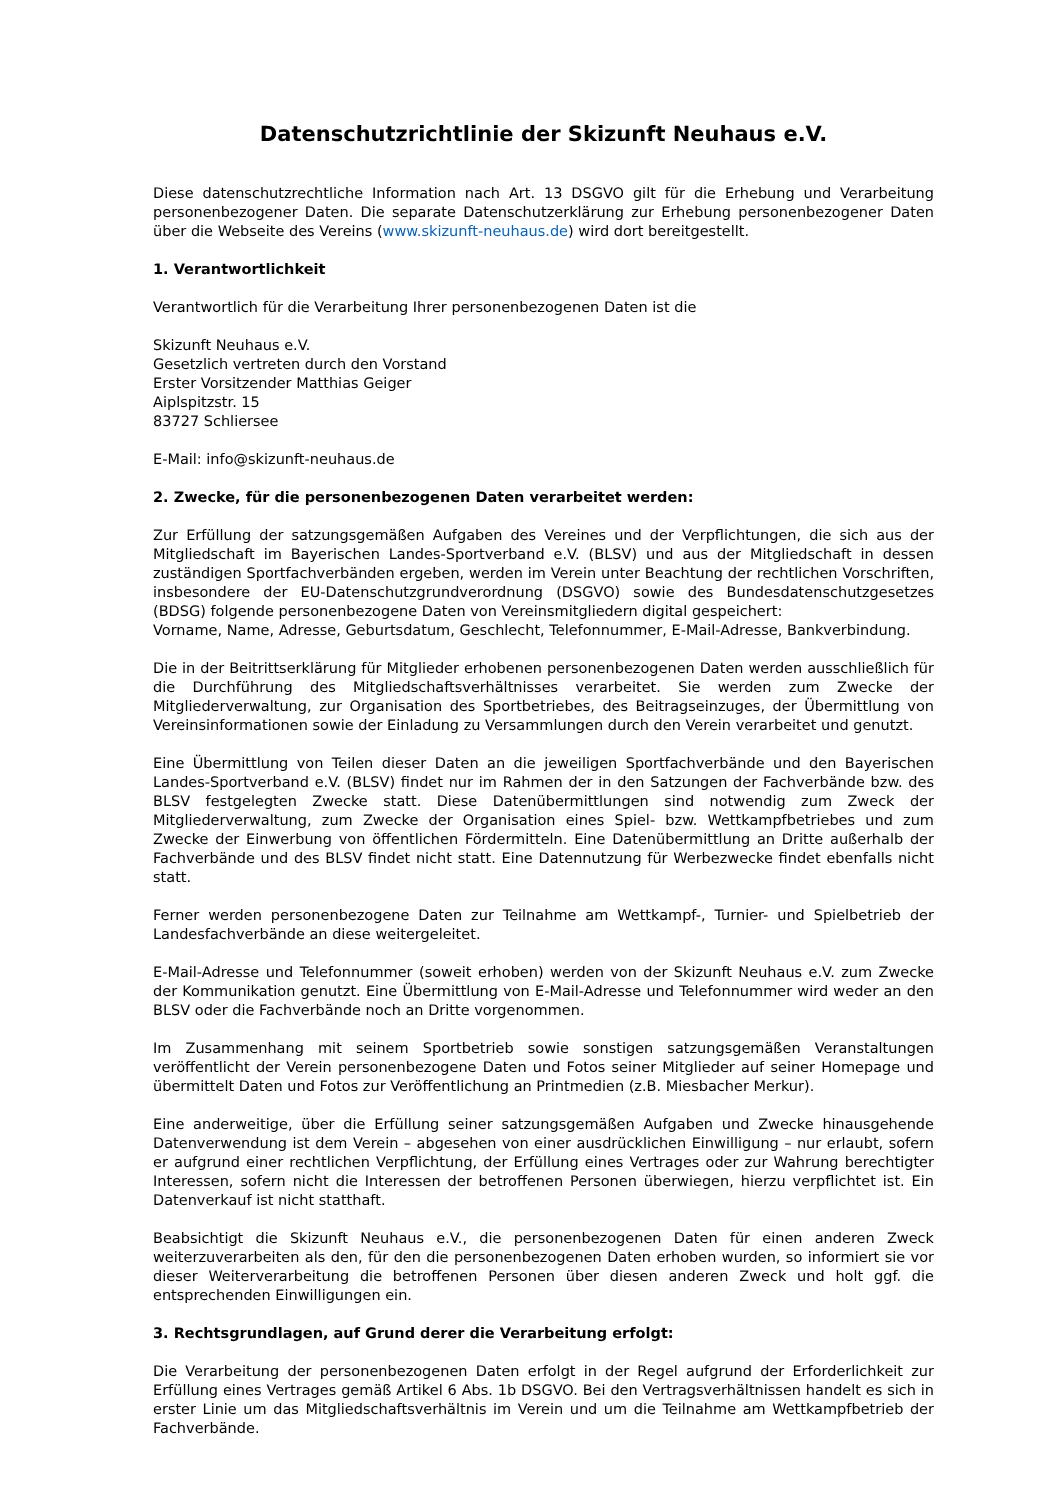Datenschutzrichtlinie der Skizunft Neuhaus e.V.
Diese datenschutzrechtliche Information nach Art. 13 DSGVO gilt für die Erhebung und Verarbeitung personenbezogener Daten. Die separate Datenschutzerklärung zur Erhebung personenbezogener Daten über die Webseite des Vereins (www.skizunft-neuhaus.de) wird dort bereitgestellt.
1. Verantwortlichkeit
Verantwortlich für die Verarbeitung Ihrer personenbezogenen Daten ist die
Skizunft Neuhaus e.V.
Gesetzlich vertreten durch den Vorstand
Erster Vorsitzender Matthias Geiger
Aiplspitzstr. 15
83727 Schliersee
E-Mail: info@skizunft-neuhaus.de
2. Zwecke, für die personenbezogenen Daten verarbeitet werden:
Zur Erfüllung der satzungsgemäßen Aufgaben des Vereines und der Verpflichtungen, die sich aus der Mitgliedschaft im Bayerischen Landes-Sportverband e.V. (BLSV) und aus der Mitgliedschaft in dessen zuständigen Sportfachverbänden ergeben, werden im Verein unter Beachtung der rechtlichen Vorschriften, insbesondere der EU-Datenschutzgrundverordnung (DSGVO) sowie des Bundesdatenschutzgesetzes (BDSG) folgende personenbezogene Daten von Vereinsmitgliedern digital gespeichert:
Vorname, Name, Adresse, Geburtsdatum, Geschlecht, Telefonnummer, E-Mail-Adresse, Bankverbindung.
Die in der Beitrittserklärung für Mitglieder erhobenen personenbezogenen Daten werden ausschließlich für die Durchführung des Mitgliedschaftsverhältnisses verarbeitet. Sie werden zum Zwecke der Mitgliederverwaltung, zur Organisation des Sportbetriebes, des Beitragseinzuges, der Übermittlung von Vereinsinformationen sowie der Einladung zu Versammlungen durch den Verein verarbeitet und genutzt.
Eine Übermittlung von Teilen dieser Daten an die jeweiligen Sportfachverbände und den Bayerischen Landes-Sportverband e.V. (BLSV) findet nur im Rahmen der in den Satzungen der Fachverbände bzw. des BLSV festgelegten Zwecke statt. Diese Datenübermittlungen sind notwendig zum Zweck der Mitgliederverwaltung, zum Zwecke der Organisation eines Spiel- bzw. Wettkampfbetriebes und zum Zwecke der Einwerbung von öffentlichen Fördermitteln. Eine Datenübermittlung an Dritte außerhalb der Fachverbände und des BLSV findet nicht statt. Eine Datennutzung für Werbezwecke findet ebenfalls nicht statt.
Ferner werden personenbezogene Daten zur Teilnahme am Wettkampf-, Turnier- und Spielbetrieb der Landesfachverbände an diese weitergeleitet.
E-Mail-Adresse und Telefonnummer (soweit erhoben) werden von der Skizunft Neuhaus e.V. zum Zwecke der Kommunikation genutzt. Eine Übermittlung von E-Mail-Adresse und Telefonnummer wird weder an den BLSV oder die Fachverbände noch an Dritte vorgenommen.
Im Zusammenhang mit seinem Sportbetrieb sowie sonstigen satzungsgemäßen Veranstaltungen veröffentlicht der Verein personenbezogene Daten und Fotos seiner Mitglieder auf seiner Homepage und übermittelt Daten und Fotos zur Veröffentlichung an Printmedien (z.B. Miesbacher Merkur).
Eine anderweitige, über die Erfüllung seiner satzungsgemäßen Aufgaben und Zwecke hinausgehende Datenverwendung ist dem Verein – abgesehen von einer ausdrücklichen Einwilligung – nur erlaubt, sofern er aufgrund einer rechtlichen Verpflichtung, der Erfüllung eines Vertrages oder zur Wahrung berechtigter Interessen, sofern nicht die Interessen der betroffenen Personen überwiegen, hierzu verpflichtet ist. Ein Datenverkauf ist nicht statthaft.
Beabsichtigt die Skizunft Neuhaus e.V., die personenbezogenen Daten für einen anderen Zweck weiterzuverarbeiten als den, für den die personenbezogenen Daten erhoben wurden, so informiert sie vor dieser Weiterverarbeitung die betroffenen Personen über diesen anderen Zweck und holt ggf. die entsprechenden Einwilligungen ein.
3. Rechtsgrundlagen, auf Grund derer die Verarbeitung erfolgt:
Die Verarbeitung der personenbezogenen Daten erfolgt in der Regel aufgrund der Erforderlichkeit zur Erfüllung eines Vertrages gemäß Artikel 6 Abs. 1b DSGVO. Bei den Vertragsverhältnissen handelt es sich in erster Linie um das Mitgliedschaftsverhältnis im Verein und um die Teilnahme am Wettkampfbetrieb der Fachverbände.